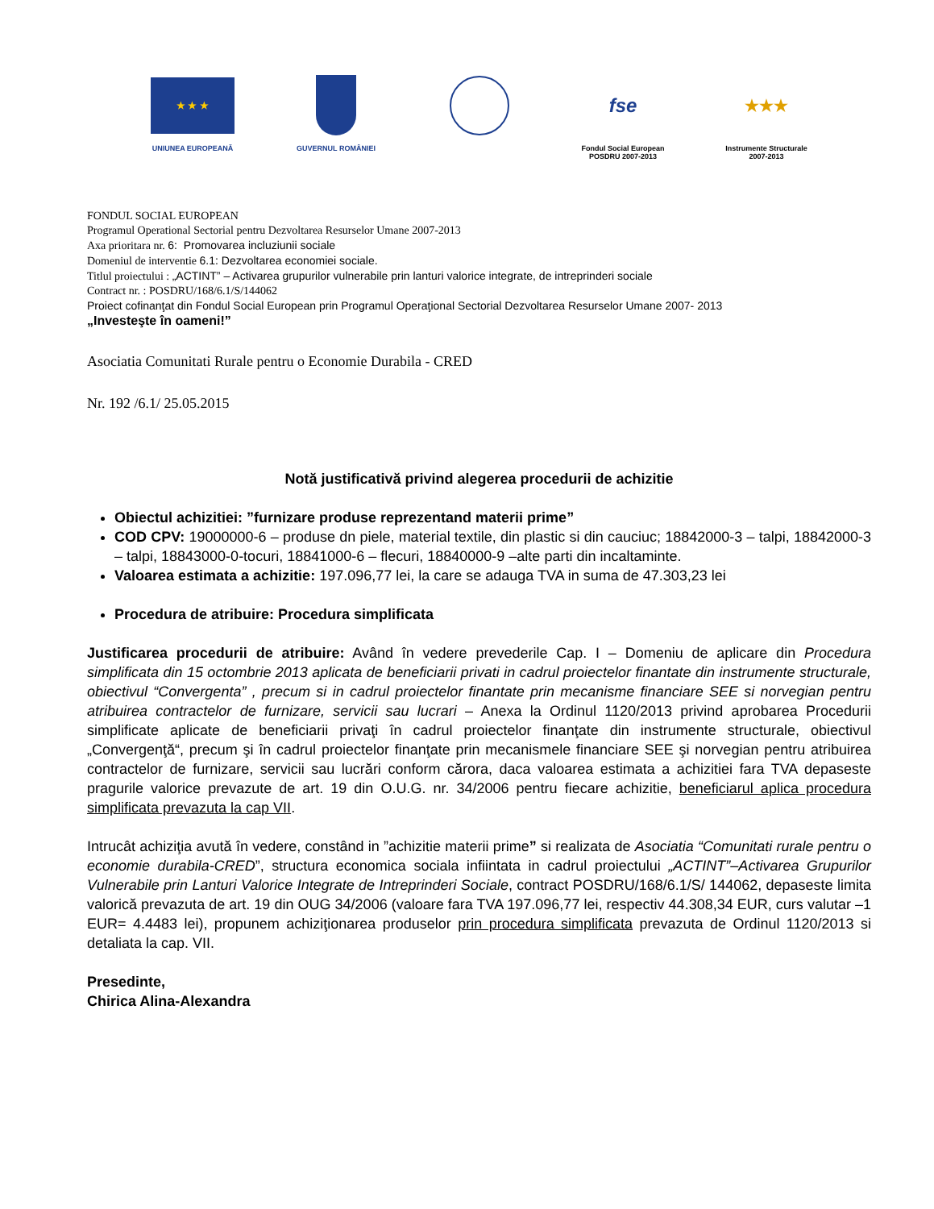★ ★ ★
UNIUNEA EUROPEANĂ
GUVERNUL ROMÂNIEI
fse
Fondul Social European
POSDRU 2007-2013
★★★
Instrumente Structurale
2007-2013
FONDUL SOCIAL EUROPEAN
Programul Operational Sectorial pentru Dezvoltarea Resurselor Umane 2007-2013
Axa prioritara nr. 6: Promovarea incluziunii sociale
Domeniul de interventie 6.1: Dezvoltarea economiei sociale.
Titlul proiectului : „ACTINT” – Activarea grupurilor vulnerabile prin lanturi valorice integrate, de intreprinderi sociale
Contract nr. : POSDRU/168/6.1/S/144062
Proiect cofinanţat din Fondul Social European prin Programul Operaţional Sectorial Dezvoltarea Resurselor Umane 2007- 2013
„Investeşte în oameni!”
Asociatia Comunitati Rurale pentru o Economie Durabila - CRED
Nr. 192 /6.1/ 25.05.2015
Notă justificativă privind alegerea procedurii de achizitie
Obiectul achizitiei: ”furnizare produse reprezentand materii prime”
COD CPV: 19000000-6 – produse dn piele, material textile, din plastic si din cauciuc; 18842000-3 – talpi, 18842000-3 – talpi, 18843000-0-tocuri, 18841000-6 – flecuri, 18840000-9 –alte parti din incaltaminte.
Valoarea estimata a achizitie: 197.096,77 lei, la care se adauga TVA in suma de 47.303,23 lei
Procedura de atribuire: Procedura simplificata
Justificarea procedurii de atribuire: Având în vedere prevederile Cap. I – Domeniu de aplicare din Procedura simplificata din 15 octombrie 2013 aplicata de beneficiarii privati in cadrul proiectelor finantate din instrumente structurale, obiectivul “Convergenta” , precum si in cadrul proiectelor finantate prin mecanisme financiare SEE si norvegian pentru atribuirea contractelor de furnizare, servicii sau lucrari – Anexa la Ordinul 1120/2013 privind aprobarea Procedurii simplificate aplicate de beneficiarii privaţi în cadrul proiectelor finanţate din instrumente structurale, obiectivul „Convergenţă“, precum şi în cadrul proiectelor finanţate prin mecanismele financiare SEE şi norvegian pentru atribuirea contractelor de furnizare, servicii sau lucrări conform cărora, daca valoarea estimata a achizitiei fara TVA depaseste pragurile valorice prevazute de art. 19 din O.U.G. nr. 34/2006 pentru fiecare achizitie, beneficiarul aplica procedura simplificata prevazuta la cap VII.
Intrucât achiziţia avută în vedere, constând in ”achizitie materii prime” si realizata de Asociatia “Comunitati rurale pentru o economie durabila-CRED”, structura economica sociala infiintata in cadrul proiectului „ACTINT”–Activarea Grupurilor Vulnerabile prin Lanturi Valorice Integrate de Intreprinderi Sociale, contract POSDRU/168/6.1/S/ 144062, depaseste limita valorică prevazuta de art. 19 din OUG 34/2006 (valoare fara TVA 197.096,77 lei, respectiv 44.308,34 EUR, curs valutar –1 EUR= 4.4483 lei), propunem achiziţionarea produselor prin procedura simplificata prevazuta de Ordinul 1120/2013 si detaliata la cap. VII.
Presedinte,
Chirica Alina-Alexandra